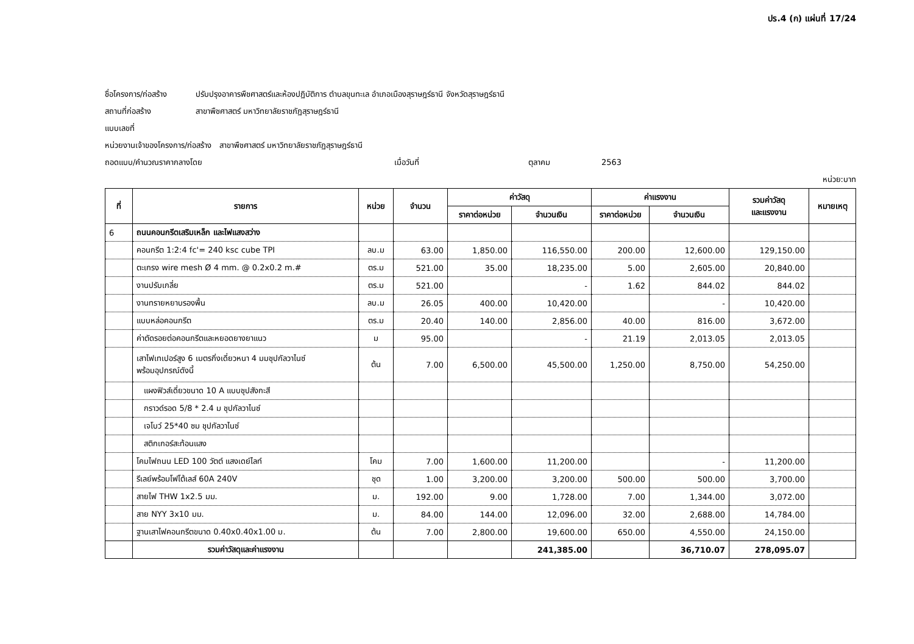ปร.4 (ก) แผ่นที่ 17/24
ชื่อโครงการ/ก่อสร้าง ปรับปรุงอาคารพืชศาสตร์และห้องปฏิบัติการ ตำบลขุนทะเล อำเภอเมืองสุราษฎร์ธานี จังหวัดสุราษฎร์ธานี
สถานที่ก่อสร้าง สาขาพืชศาสตร์ มหาวิทยาลัยราชภัฏสุราษฎร์ธานี
แบบเลขที่
หน่วยงานเจ้าของโครงการ/ก่อสร้าง สาขาพืชศาสตร์ มหาวิทยาลัยราชภัฏสุราษฎร์ธานี
ถอดแบบ/คำนวณราคากลางโดย เมื่อวันที่ ตุลาคม 2563
หน่วย:บาท
| ที่ | รายการ | หน่วย | จำนวน | ค่าวัสดุ | | ค่าแรงงาน | | รวมค่าวัสดุ และแรงงาน | หมายเหตุ |
| --- | --- | --- | --- | --- | --- | --- | --- | --- | --- |
| | | | | ราคาต่อหน่วย | จำนวนเงิน | ราคาต่อหน่วย | จำนวนเงิน | | |
| 6 | ถนนคอนกรีตเสริมเหล็ก และไฟแสงสว่าง | | | | | | | | |
| | คอนกรีต 1:2:4 fc'= 240 ksc cube TPI | ลบ.ม | 63.00 | 1,850.00 | 116,550.00 | 200.00 | 12,600.00 | 129,150.00 | |
| | ตะเกรง wire mesh Ø 4 mm. @ 0.2x0.2 m.# | ตร.ม | 521.00 | 35.00 | 18,235.00 | 5.00 | 2,605.00 | 20,840.00 | |
| | งานปรับเกลี่ย | ตร.ม | 521.00 | | - | 1.62 | 844.02 | 844.02 | |
| | งานทรายหยาบรองพื้น | ลบ.ม | 26.05 | 400.00 | 10,420.00 | | - | 10,420.00 | |
| | แบบหล่อคอนกรีต | ตร.ม | 20.40 | 140.00 | 2,856.00 | 40.00 | 816.00 | 3,672.00 | |
| | ค่าตัดรอยต่อคอนกรีตและหยอดยางยาแนว | ม | 95.00 | | - | 21.19 | 2,013.05 | 2,013.05 | |
| | เสาไฟเทเปอร์สูง 6 เมตรกิ่งเดี่ยวหนา 4 มมชุปกัลวาไนซ์ พร้อมอุปกรณ์ดังนี้ | ต้น | 7.00 | 6,500.00 | 45,500.00 | 1,250.00 | 8,750.00 | 54,250.00 | |
| | แผงฟิวส์เดี่ยวขนาด 10 A แบบชุปสังกะสี | | | | | | | | |
| | กราวด์รอด 5/8 * 2.4 ม ชุปกัลวาไนซ์ | | | | | | | | |
| | เจโบว์ 25*40 ซม ชุปกัลวาไนซ์ | | | | | | | | |
| | สติกเกอร์สะท้อนแสง | | | | | | | | |
| | โคมไฟถนน LED 100 วัตต์ แสงเดย์ไลท์ | โคม | 7.00 | 1,600.00 | 11,200.00 | | - | 11,200.00 | |
| | รีเลย์พร้อมโฟโต้เลส์ 60A 240V | ชุด | 1.00 | 3,200.00 | 3,200.00 | 500.00 | 500.00 | 3,700.00 | |
| | สายไฟ THW 1x2.5 มม. | ม. | 192.00 | 9.00 | 1,728.00 | 7.00 | 1,344.00 | 3,072.00 | |
| | สาย NYY 3x10 มม. | ม. | 84.00 | 144.00 | 12,096.00 | 32.00 | 2,688.00 | 14,784.00 | |
| | ฐานเสาไฟคอนกรีตขนาด 0.40x0.40x1.00 ม. | ต้น | 7.00 | 2,800.00 | 19,600.00 | 650.00 | 4,550.00 | 24,150.00 | |
| | รวมค่าวัสดุและค่าแรงงาน | | | | 241,385.00 | | 36,710.07 | 278,095.07 | |